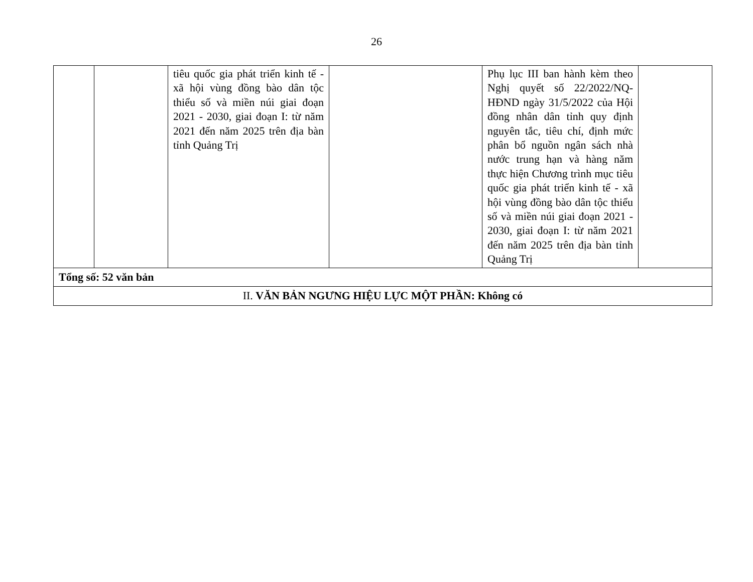26
| | | tiêu quốc gia phát triển kinh tế - xã hội vùng đồng bào dân tộc thiểu số và miền núi giai đoạn 2021 - 2030, giai đoạn I: từ năm 2021 đến năm 2025 trên địa bàn tỉnh Quảng Trị | | Phụ lục III ban hành kèm theo Nghị quyết số 22/2022/NQ-HĐND ngày 31/5/2022 của Hội đồng nhân dân tỉnh quy định nguyên tắc, tiêu chí, định mức phân bổ nguồn ngân sách nhà nước trung hạn và hàng năm thực hiện Chương trình mục tiêu quốc gia phát triển kinh tế - xã hội vùng đồng bào dân tộc thiểu số và miền núi giai đoạn 2021 - 2030, giai đoạn I: từ năm 2021 đến năm 2025 trên địa bàn tỉnh Quảng Trị | |
| Tổng số: 52 văn bản | | | | | |
| II. VĂN BẢN NGƯNG HIỆU LỰC MỘT PHẦN: Không có | | | | | |